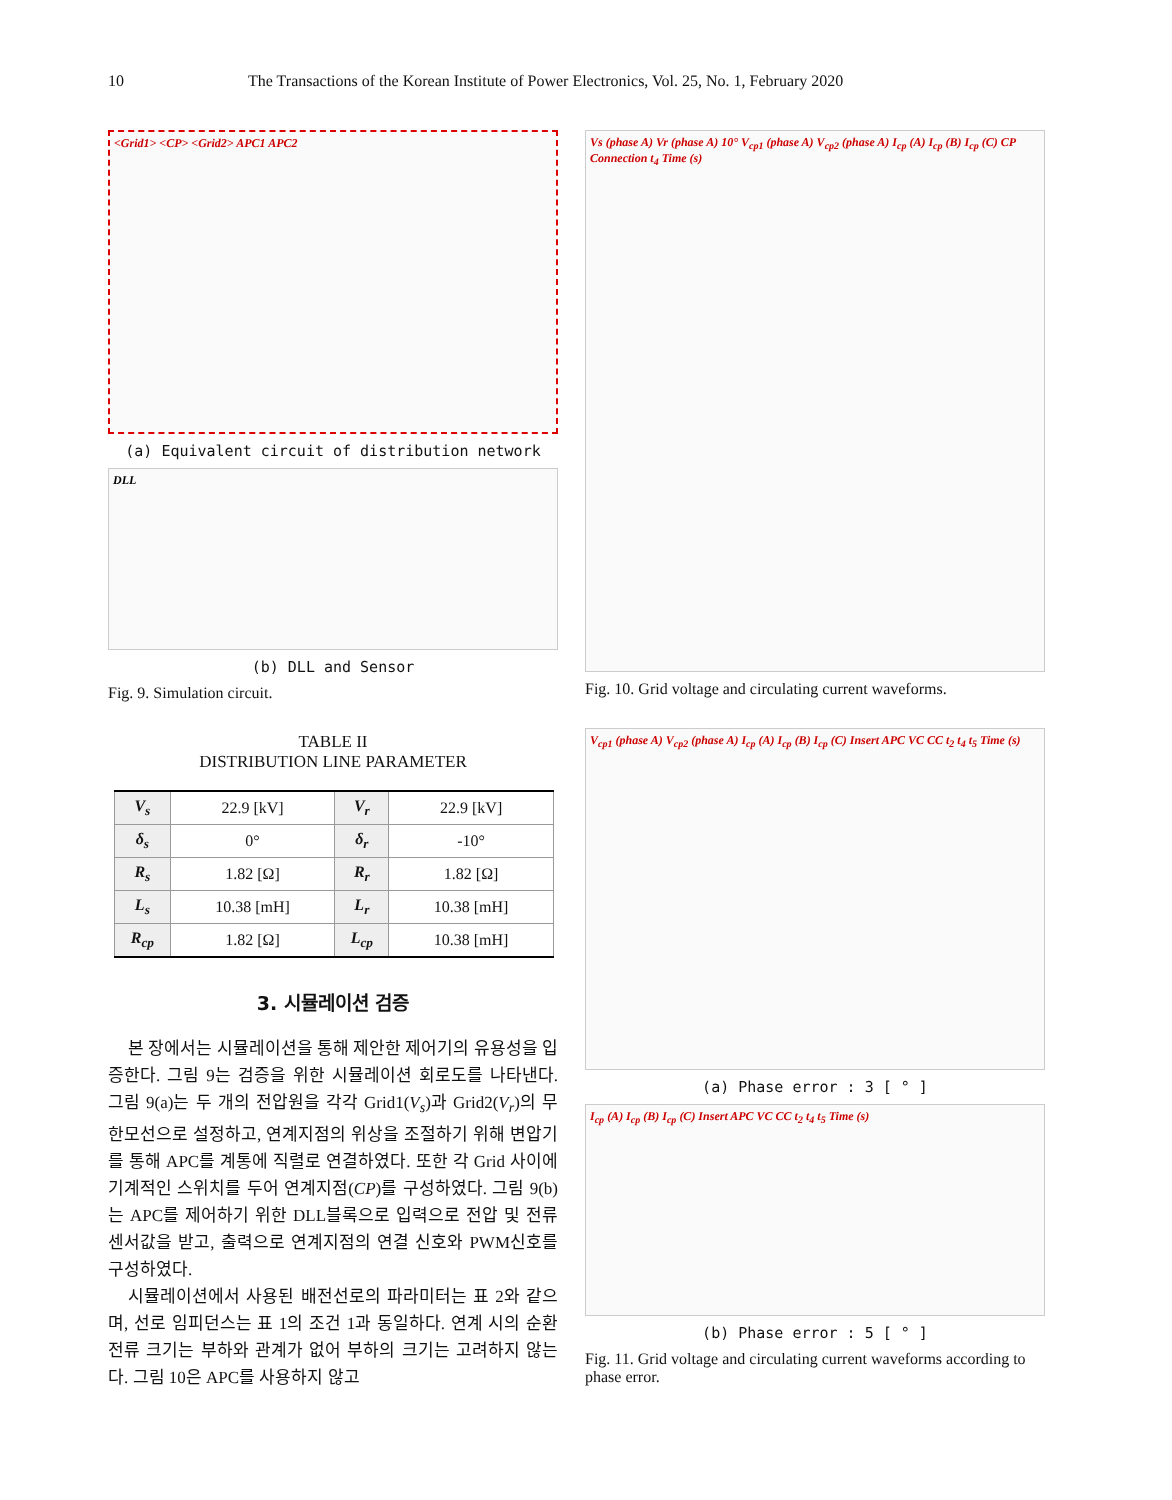10 The Transactions of the Korean Institute of Power Electronics, Vol. 25, No. 1, February 2020
<Grid1> <CP> <Grid2> APC1 APC2
(a) Equivalent circuit of distribution network
DLL
(b) DLL and Sensor
Fig. 9. Simulation circuit.
TABLE II
DISTRIBUTION LINE PARAMETER
| V<sub>s</sub> | 22.9 [kV] | V<sub>r</sub> | 22.9 [kV] |
| δ<sub>s</sub> | 0° | δ<sub>r</sub> | -10° |
| R<sub>s</sub> | 1.82 [Ω] | R<sub>r</sub> | 1.82 [Ω] |
| L<sub>s</sub> | 10.38 [mH] | L<sub>r</sub> | 10.38 [mH] |
| R<sub>cp</sub> | 1.82 [Ω] | L<sub>cp</sub> | 10.38 [mH] |
3. 시뮬레이션 검증
본 장에서는 시뮬레이션을 통해 제안한 제어기의 유용성을 입증한다. 그림 9는 검증을 위한 시뮬레이션 회로도를 나타낸다. 그림 9(a)는 두 개의 전압원을 각각 Grid1(V<sub>s</sub>)과 Grid2(V<sub>r</sub>)의 무한모선으로 설정하고, 연계지점의 위상을 조절하기 위해 변압기를 통해 APC를 계통에 직렬로 연결하였다. 또한 각 Grid 사이에 기계적인 스위치를 두어 연계지점(CP)를 구성하였다. 그림 9(b)는 APC를 제어하기 위한 DLL블록으로 입력으로 전압 및 전류 센서값을 받고, 출력으로 연계지점의 연결 신호와 PWM신호를 구성하였다.
시뮬레이션에서 사용된 배전선로의 파라미터는 표 2와 같으며, 선로 임피던스는 표 1의 조건 1과 동일하다. 연계 시의 순환전류 크기는 부하와 관계가 없어 부하의 크기는 고려하지 않는다. 그림 10은 APC를 사용하지 않고
Vs (phase A) Vr (phase A) 10° V<sub>cp1</sub> (phase A) V<sub>cp2</sub> (phase A) I<sub>cp</sub> (A) I<sub>cp</sub> (B) I<sub>cp</sub> (C) CP Connection t<sub>4</sub> Time (s)
Fig. 10. Grid voltage and circulating current waveforms.
V<sub>cp1</sub> (phase A) V<sub>cp2</sub> (phase A) I<sub>cp</sub> (A) I<sub>cp</sub> (B) I<sub>cp</sub> (C) Insert APC VC CC t<sub>2</sub> t<sub>4</sub> t<sub>5</sub> Time (s)
(a) Phase error : 3 [ ° ]
I<sub>cp</sub> (A) I<sub>cp</sub> (B) I<sub>cp</sub> (C) Insert APC VC CC t<sub>2</sub> t<sub>4</sub> t<sub>5</sub> Time (s)
(b) Phase error : 5 [ ° ]
Fig. 11. Grid voltage and circulating current waveforms according to phase error.